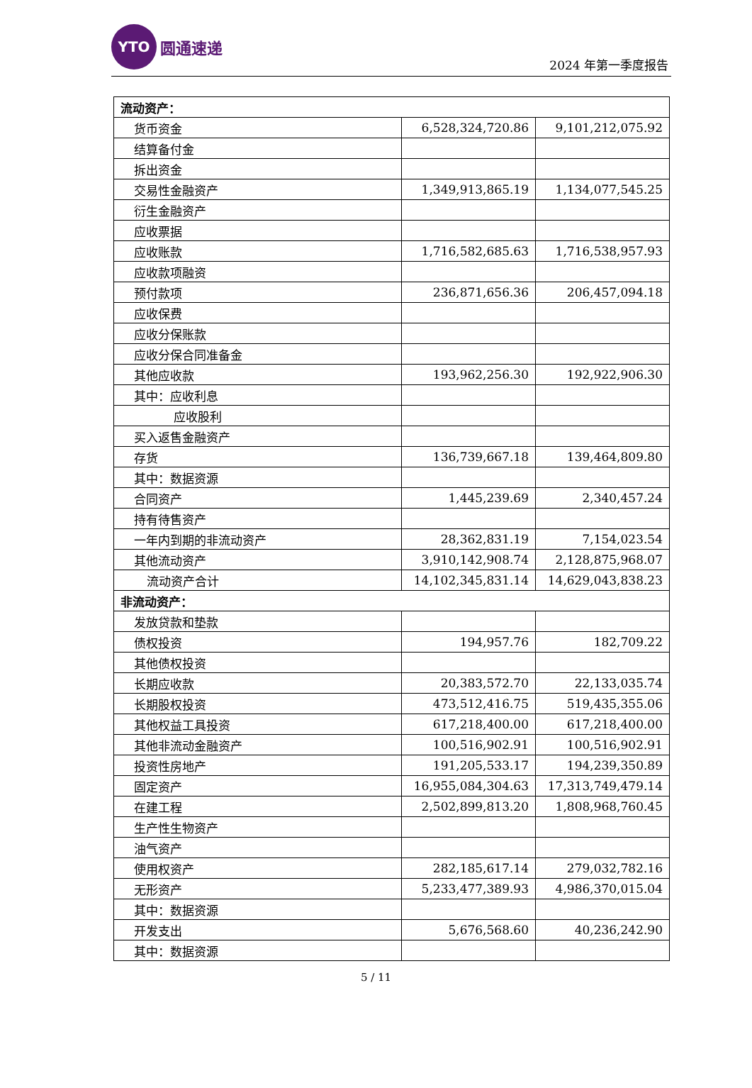YTO
圆通速递
2024 年第一季度报告
| 流动资产： | | |
| 货币资金 | 6,528,324,720.86 | 9,101,212,075.92 |
| 结算备付金 | | |
| 拆出资金 | | |
| 交易性金融资产 | 1,349,913,865.19 | 1,134,077,545.25 |
| 衍生金融资产 | | |
| 应收票据 | | |
| 应收账款 | 1,716,582,685.63 | 1,716,538,957.93 |
| 应收款项融资 | | |
| 预付款项 | 236,871,656.36 | 206,457,094.18 |
| 应收保费 | | |
| 应收分保账款 | | |
| 应收分保合同准备金 | | |
| 其他应收款 | 193,962,256.30 | 192,922,906.30 |
| 其中：应收利息 | | |
| 应收股利 | | |
| 买入返售金融资产 | | |
| 存货 | 136,739,667.18 | 139,464,809.80 |
| 其中：数据资源 | | |
| 合同资产 | 1,445,239.69 | 2,340,457.24 |
| 持有待售资产 | | |
| 一年内到期的非流动资产 | 28,362,831.19 | 7,154,023.54 |
| 其他流动资产 | 3,910,142,908.74 | 2,128,875,968.07 |
| 流动资产合计 | 14,102,345,831.14 | 14,629,043,838.23 |
| 非流动资产： | | |
| 发放贷款和垫款 | | |
| 债权投资 | 194,957.76 | 182,709.22 |
| 其他债权投资 | | |
| 长期应收款 | 20,383,572.70 | 22,133,035.74 |
| 长期股权投资 | 473,512,416.75 | 519,435,355.06 |
| 其他权益工具投资 | 617,218,400.00 | 617,218,400.00 |
| 其他非流动金融资产 | 100,516,902.91 | 100,516,902.91 |
| 投资性房地产 | 191,205,533.17 | 194,239,350.89 |
| 固定资产 | 16,955,084,304.63 | 17,313,749,479.14 |
| 在建工程 | 2,502,899,813.20 | 1,808,968,760.45 |
| 生产性生物资产 | | |
| 油气资产 | | |
| 使用权资产 | 282,185,617.14 | 279,032,782.16 |
| 无形资产 | 5,233,477,389.93 | 4,986,370,015.04 |
| 其中：数据资源 | | |
| 开发支出 | 5,676,568.60 | 40,236,242.90 |
| 其中：数据资源 | | |
5 / 11